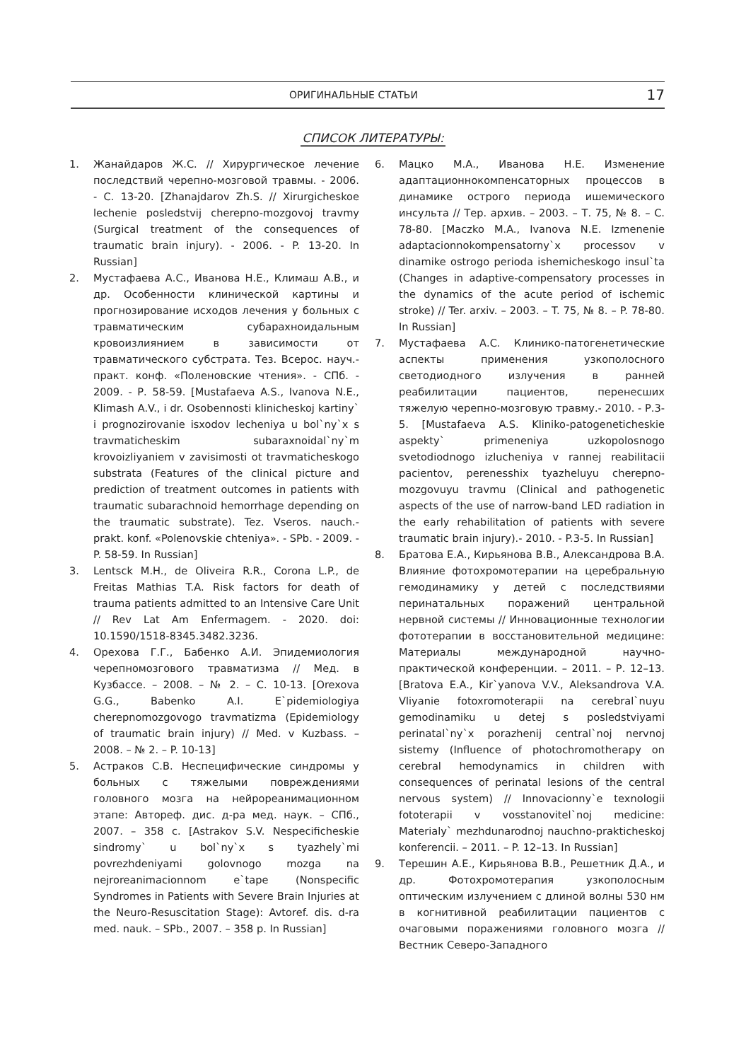ОРИГИНАЛЬНЫЕ СТАТЬИ
17
СПИСОК ЛИТЕРАТУРЫ:
1. Жанайдаров Ж.С. // Хирургическое лечение последствий черепно-мозговой травмы. - 2006. - С. 13-20. [Zhanajdarov Zh.S. // Xirurgicheskoe lechenie posledstvij cherepno-mozgovoj travmy (Surgical treatment of the consequences of traumatic brain injury). - 2006. - P. 13-20. In Russian]
2. Мустафаева А.С., Иванова Н.Е., Климаш А.В., и др. Особенности клинической картины и прогнозирование исходов лечения у больных с травматическим субарахноидальным кровоизлиянием в зависимости от травматического субстрата. Тез. Всерос. науч.-практ. конф. «Поленовские чтения». - СПб. - 2009. - Р. 58-59. [Mustafaeva A.S., Ivanova N.E., Klimash A.V., i dr. Osobennosti klinicheskoj kartiny` i prognozirovanie isxodov lecheniya u bol`ny`x s travmaticheskim subaraxnoidal`ny`m krovoizliyaniem v zavisimosti ot travmaticheskogo substrata (Features of the clinical picture and prediction of treatment outcomes in patients with traumatic subarachnoid hemorrhage depending on the traumatic substrate). Tez. Vseros. nauch.-prakt. konf. «Polenovskie chteniya». - SPb. - 2009. - P. 58-59. In Russian]
3. Lentsck M.H., de Oliveira R.R., Corona L.P., de Freitas Mathias T.A. Risk factors for death of trauma patients admitted to an Intensive Care Unit // Rev Lat Am Enfermagem. - 2020. doi: 10.1590/1518-8345.3482.3236.
4. Орехова Г.Г., Бабенко А.И. Эпидемиология черепномозгового травматизма // Мед. в Кузбассе. – 2008. – № 2. – С. 10-13. [Orexova G.G., Babenko A.I. E`pidemiologiya cherepnomozgovogo travmatizma (Epidemiology of traumatic brain injury) // Med. v Kuzbass. – 2008. – № 2. – P. 10-13]
5. Астраков С.В. Неспецифические синдромы у больных с тяжелыми повреждениями головного мозга на нейрореанимационном этапе: Автореф. дис. д-ра мед. наук. – СПб., 2007. – 358 с. [Astrakov S.V. Nespecificheskie sindromy` u bol`ny`x s tyazhely`mi povrezhdeniyami golovnogo mozga na nejroreanimacionnom e`tape (Nonspecific Syndromes in Patients with Severe Brain Injuries at the Neuro-Resuscitation Stage): Avtoref. dis. d-ra med. nauk. – SPb., 2007. – 358 p. In Russian]
6. Мацко М.А., Иванова Н.Е. Изменение адаптационнокомпенсаторных процессов в динамике острого периода ишемического инсульта // Тер. архив. – 2003. – Т. 75, № 8. – С. 78-80. [Maczko M.A., Ivanova N.E. Izmenenie adaptacionnokompensatorny`x processov v dinamike ostrogo perioda ishemicheskogo insul`ta (Changes in adaptive-compensatory processes in the dynamics of the acute period of ischemic stroke) // Ter. arxiv. – 2003. – T. 75, № 8. – P. 78-80. In Russian]
7. Мустафаева А.С. Клинико-патогенетические аспекты применения узкополосного светодиодного излучения в ранней реабилитации пациентов, перенесших тяжелую черепно-мозговую травму.- 2010. - Р.3-5. [Mustafaeva A.S. Kliniko-patogeneticheskie aspekty` primeneniya uzkopolosnogo svetodiodnogo izlucheniya v rannej reabilitacii pacientov, perenesshix tyazheluyu cherepno-mozgovuyu travmu (Clinical and pathogenetic aspects of the use of narrow-band LED radiation in the early rehabilitation of patients with severe traumatic brain injury).- 2010. - P.3-5. In Russian]
8. Братова Е.А., Кирьянова В.В., Александрова В.А. Влияние фотохромотерапии на церебральную гемодинамику у детей с последствиями перинатальных поражений центральной нервной системы // Инновационные технологии фототерапии в восстановительной медицине: Материалы международной научно-практической конференции. – 2011. – Р. 12–13. [Bratova E.A., Kir`yanova V.V., Aleksandrova V.A. Vliyanie fotoxromoterapii na cerebral`nuyu gemodinamiku u detej s posledstviyami perinatal`ny`x porazhenij central`noj nervnoj sistemy (Influence of photochromotherapy on cerebral hemodynamics in children with consequences of perinatal lesions of the central nervous system) // Innovacionny`e texnologii fototerapii v vosstanovitel`noj medicine: Materialy` mezhdunarodnoj nauchno-prakticheskoj konferencii. – 2011. – P. 12–13. In Russian]
9. Терешин А.Е., Кирьянова В.В., Решетник Д.А., и др. Фотохромотерапия узкополосным оптическим излучением с длиной волны 530 нм в когнитивной реабилитации пациентов с очаговыми поражениями головного мозга // Вестник Северо-Западного